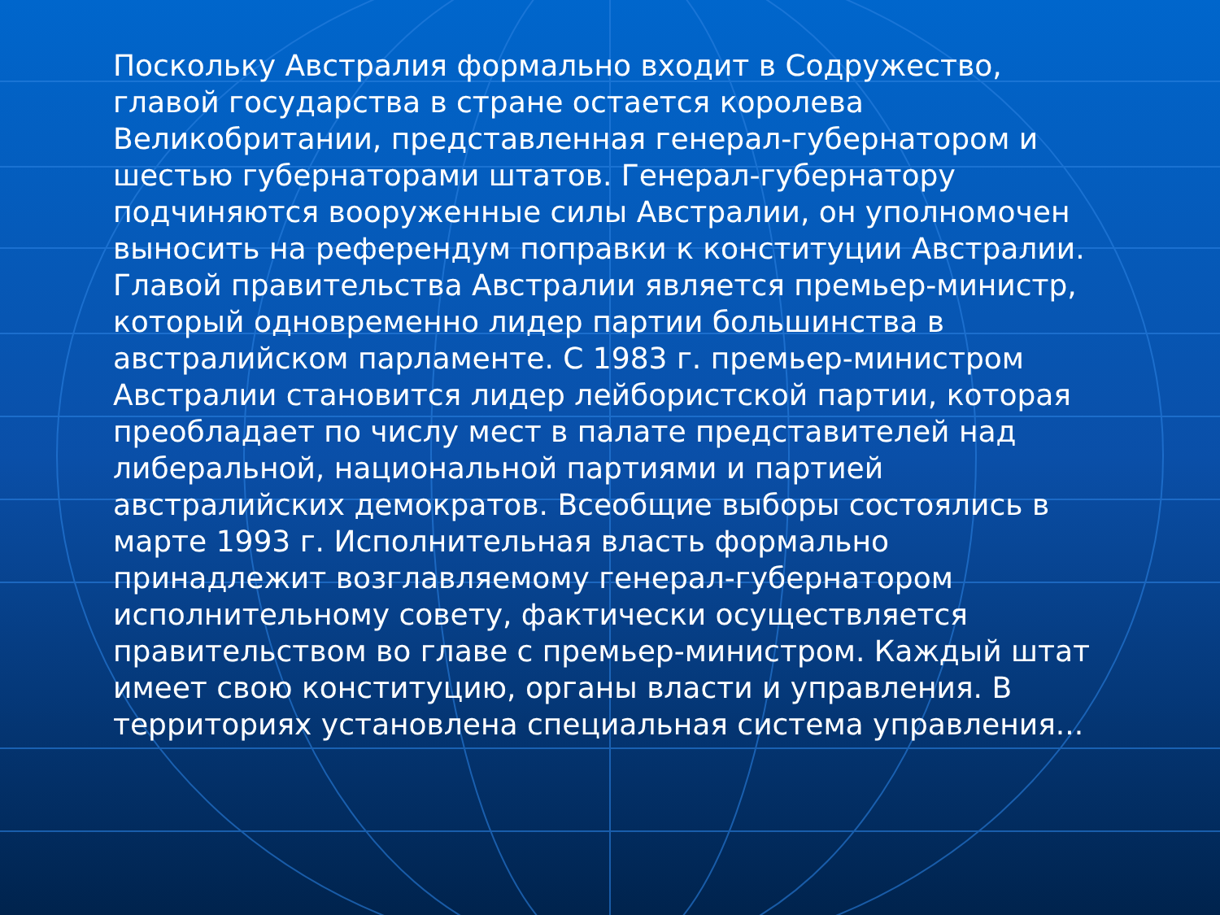Поскольку Австралия формально входит в Содружество, главой государства в стране остается королева Великобритании, представленная генерал-губернатором и шестью губернаторами штатов. Генерал-губернатору подчиняются вооруженные силы Австралии, он уполномочен выносить на референдум поправки к конституции Австралии.
Главой правительства Австралии является премьер-министр, который одновременно лидер партии большинства в австралийском парламенте. С 1983 г. премьер-министром Австралии становится лидер лейбористской партии, которая преобладает по числу мест в палате представителей над либеральной, национальной партиями и партией австралийских демократов. Всеобщие выборы состоялись в марте 1993 г. Исполнительная власть формально принадлежит возглавляемому генерал-губернатором исполнительному совету, фактически осуществляется правительством во главе с премьер-министром. Каждый штат имеет свою конституцию, органы власти и управления. В территориях установлена специальная система управления...